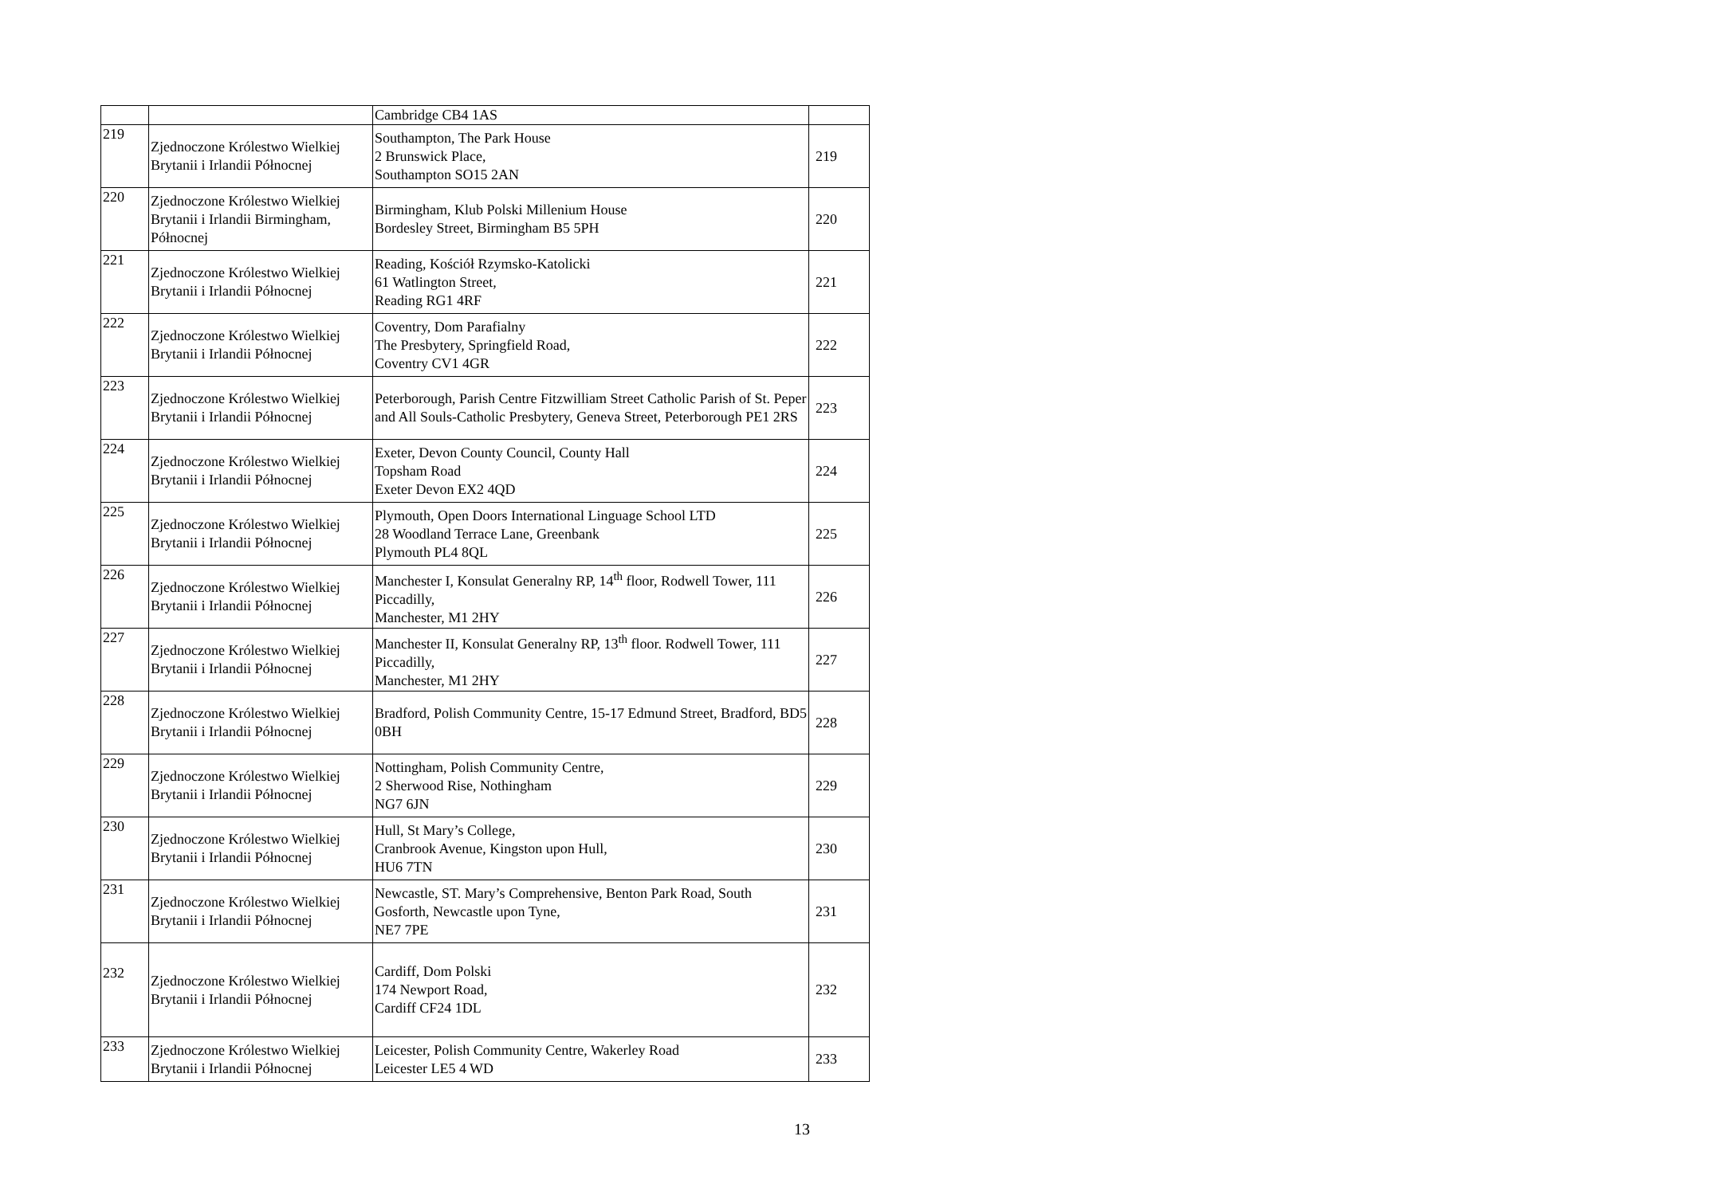| | | Cambridge CB4 1AS | |
| 219 | Zjednoczone Królestwo Wielkiej Brytanii i Irlandii Północnej | Southampton, The Park House 2 Brunswick Place, Southampton SO15 2AN | 219 |
| 220 | Zjednoczone Królestwo Wielkiej Brytanii i Irlandii Birmingham, Północnej | Birmingham, Klub Polski Millenium House Bordesley Street, Birmingham B5 5PH | 220 |
| 221 | Zjednoczone Królestwo Wielkiej Brytanii i Irlandii Północnej | Reading, Kościół Rzymsko-Katolicki 61 Watlington Street, Reading RG1 4RF | 221 |
| 222 | Zjednoczone Królestwo Wielkiej Brytanii i Irlandii Północnej | Coventry, Dom Parafialny The Presbytery, Springfield Road, Coventry CV1 4GR | 222 |
| 223 | Zjednoczone Królestwo Wielkiej Brytanii i Irlandii Północnej | Peterborough, Parish Centre Fitzwilliam Street Catholic Parish of St. Peper and All Souls-Catholic Presbytery, Geneva Street, Peterborough PE1 2RS | 223 |
| 224 | Zjednoczone Królestwo Wielkiej Brytanii i Irlandii Północnej | Exeter, Devon County Council, County Hall Topsham Road Exeter Devon EX2 4QD | 224 |
| 225 | Zjednoczone Królestwo Wielkiej Brytanii i Irlandii Północnej | Plymouth, Open Doors International Linguage School LTD 28 Woodland Terrace Lane, Greenbank Plymouth PL4 8QL | 225 |
| 226 | Zjednoczone Królestwo Wielkiej Brytanii i Irlandii Północnej | Manchester I, Konsulat Generalny RP, 14<sup>th</sup> floor, Rodwell Tower, 111 Piccadilly, Manchester, M1 2HY | 226 |
| 227 | Zjednoczone Królestwo Wielkiej Brytanii i Irlandii Północnej | Manchester II, Konsulat Generalny RP, 13<sup>th</sup> floor. Rodwell Tower, 111 Piccadilly, Manchester, M1 2HY | 227 |
| 228 | Zjednoczone Królestwo Wielkiej Brytanii i Irlandii Północnej | Bradford, Polish Community Centre, 15-17 Edmund Street, Bradford, BD5 0BH | 228 |
| 229 | Zjednoczone Królestwo Wielkiej Brytanii i Irlandii Północnej | Nottingham, Polish Community Centre, 2 Sherwood Rise, Nothingham NG7 6JN | 229 |
| 230 | Zjednoczone Królestwo Wielkiej Brytanii i Irlandii Północnej | Hull, St Mary’s College, Cranbrook Avenue, Kingston upon Hull, HU6 7TN | 230 |
| 231 | Zjednoczone Królestwo Wielkiej Brytanii i Irlandii Północnej | Newcastle, ST. Mary’s Comprehensive, Benton Park Road, South Gosforth, Newcastle upon Tyne, NE7 7PE | 231 |
| 232 | Zjednoczone Królestwo Wielkiej Brytanii i Irlandii Północnej | Cardiff, Dom Polski 174 Newport Road, Cardiff CF24 1DL | 232 |
| 233 | Zjednoczone Królestwo Wielkiej Brytanii i Irlandii Północnej | Leicester, Polish Community Centre, Wakerley Road Leicester LE5 4 WD | 233 |
13